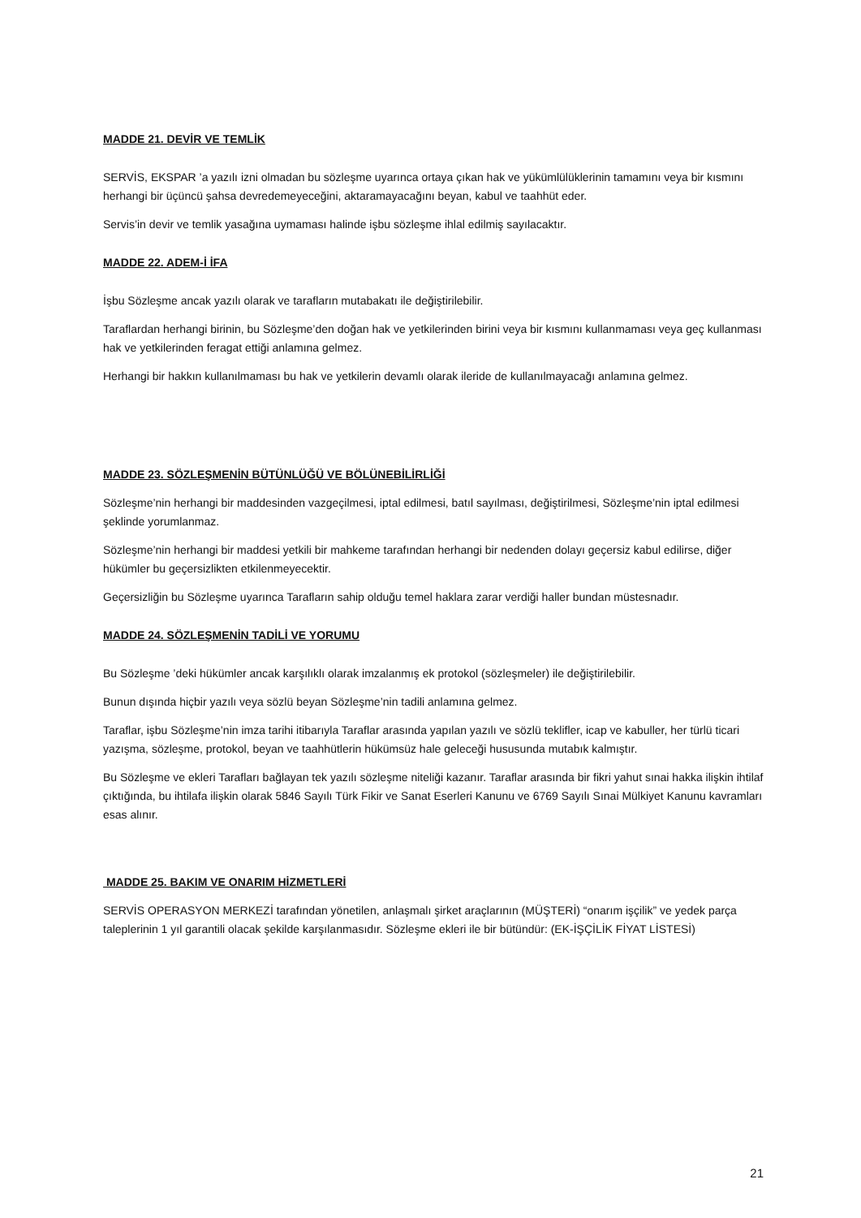MADDE 21. DEVİR VE TEMLİK
SERVİS, EKSPAR ’a yazılı izni olmadan bu sözleşme uyarınca ortaya çıkan hak ve yükümlülüklerinin tamamını veya bir kısmını herhangi bir üçüncü şahsa devredemeyeceğini, aktaramayacağını beyan, kabul ve taahhüt eder.
Servis’in devir ve temlik yasağına uymaması halinde işbu sözleşme ihlal edilmiş sayılacaktır.
MADDE 22. ADEM-İ İFA
İşbu Sözleşme ancak yazılı olarak ve tarafların mutabakatı ile değiştirilebilir.
Taraflardan herhangi birinin, bu Sözleşme’den doğan hak ve yetkilerinden birini veya bir kısmını kullanmaması veya geç kullanması hak ve yetkilerinden feragat ettiği anlamına gelmez.
Herhangi bir hakkın kullanılmaması bu hak ve yetkilerin devamlı olarak ileride de kullanılmayacağı anlamına gelmez.
MADDE 23. SÖZLEŞMENİN BÜTÜNLÜĞÜ VE BÖLÜNEBİLİRLİĞİ
Sözleşme’nin herhangi bir maddesinden vazgeçilmesi, iptal edilmesi, batıl sayılması, değiştirilmesi, Sözleşme’nin iptal edilmesi şeklinde yorumlanmaz.
Sözleşme’nin herhangi bir maddesi yetkili bir mahkeme tarafından herhangi bir nedenden dolayı geçersiz kabul edilirse, diğer hükümler bu geçersizlikten etkilenmeyecektir.
Geçersizliğin bu Sözleşme uyarınca Tarafların sahip olduğu temel haklara zarar verdiği haller bundan müstesnadır.
MADDE 24. SÖZLEŞMENİN TADİLİ VE YORUMU
Bu Sözleşme ’deki hükümler ancak karşılıklı olarak imzalanmış ek protokol (sözleşmeler) ile değiştirilebilir.
Bunun dışında hiçbir yazılı veya sözlü beyan Sözleşme’nin tadili anlamına gelmez.
Taraflar, işbu Sözleşme’nin imza tarihi itibarıyla Taraflar arasında yapılan yazılı ve sözlü teklifler, icap ve kabuller, her türlü ticari yazışma, sözleşme, protokol, beyan ve taahhütlerin hükümsüz hale geleceği hususunda mutabık kalmıştır.
Bu Sözleşme ve ekleri Tarafları bağlayan tek yazılı sözleşme niteliği kazanır. Taraflar arasında bir fikri yahut sınai hakka ilişkin ihtilaf çıktığında, bu ihtilafa ilişkin olarak 5846 Sayılı Türk Fikir ve Sanat Eserleri Kanunu ve 6769 Sayılı Sınai Mülkiyet Kanunu kavramları esas alınır.
MADDE 25. BAKIM VE ONARIM HİZMETLERİ
SERVİS OPERASYON MERKEZİ tarafından yönetilen, anlaşmalı şirket araçlarının (MÜŞTERİ) “onarım işçilik” ve yedek parça taleplerinin 1 yıl garantili olacak şekilde karşılanmasıdır. Sözleşme ekleri ile bir bütündür: (EK-İŞÇİLİK FİYAT LİSTESİ)
21